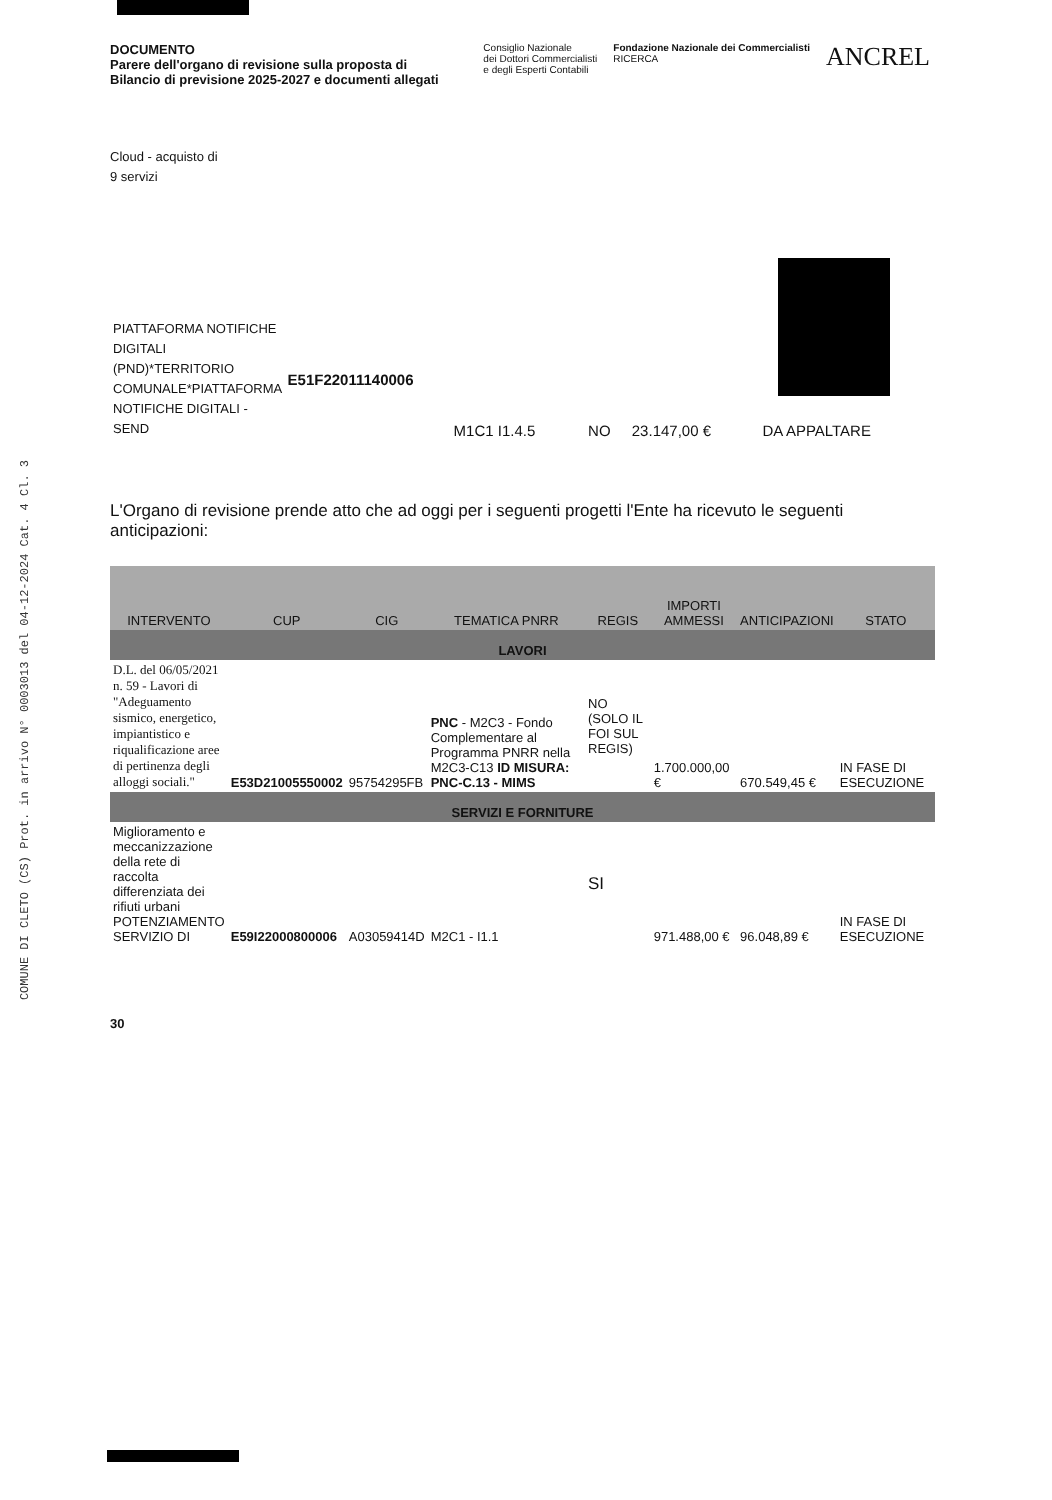COMUNE DI CLETO (CS) Prot. in arrivo N° 0003013 del 04-12-2024 Cat. 4 Cl. 3
DOCUMENTO
Parere dell'organo di revisione sulla proposta di
Bilancio di previsione 2025-2027 e documenti allegati
Consiglio Nazionale
dei Dottori Commercialisti
e degli Esperti Contabili
Fondazione Nazionale dei Commercialisti
RICERCA
ANCREL
Cloud - acquisto di
9 servizi
| PIATTAFORMA NOTIFICHE DIGITALI (PND)*TERRITORIO COMUNALE*PIATTAFORMA NOTIFICHE DIGITALI - SEND | E51F22011140006 | M1C1 I1.4.5 | NO | 23.147,00 € | DA APPALTARE |
L'Organo di revisione prende atto che ad oggi per i seguenti progetti l'Ente ha ricevuto le seguenti anticipazioni:
| INTERVENTO | CUP | CIG | TEMATICA PNRR | REGIS | IMPORTI AMMESSI | ANTICIPAZIONI | STATO |
| --- | --- | --- | --- | --- | --- | --- | --- |
| LAVORI | | | | | | | |
| D.L. del 06/05/2021 n. 59 - Lavori di "Adeguamento sismico, energetico, impiantistico e riqualificazione aree di pertinenza degli alloggi sociali." | E53D21005550002 | 95754295FB | PNC - M2C3 - Fondo Complementare al Programma PNRR nella M2C3-C13 ID MISURA: PNC-C.13 - MIMS | NO (SOLO IL FOI SUL REGIS) | 1.700.000,00 € | 670.549,45 € | IN FASE DI ESECUZIONE |
| SERVIZI E FORNITURE | | | | | | | |
| Miglioramento e meccanizzazione della rete di raccolta differenziata dei rifiuti urbani POTENZIAMENTO SERVIZIO DI | E59I22000800006 | A03059414D | M2C1 - I1.1 | SI | 971.488,00 € | 96.048,89 € | IN FASE DI ESECUZIONE |
30